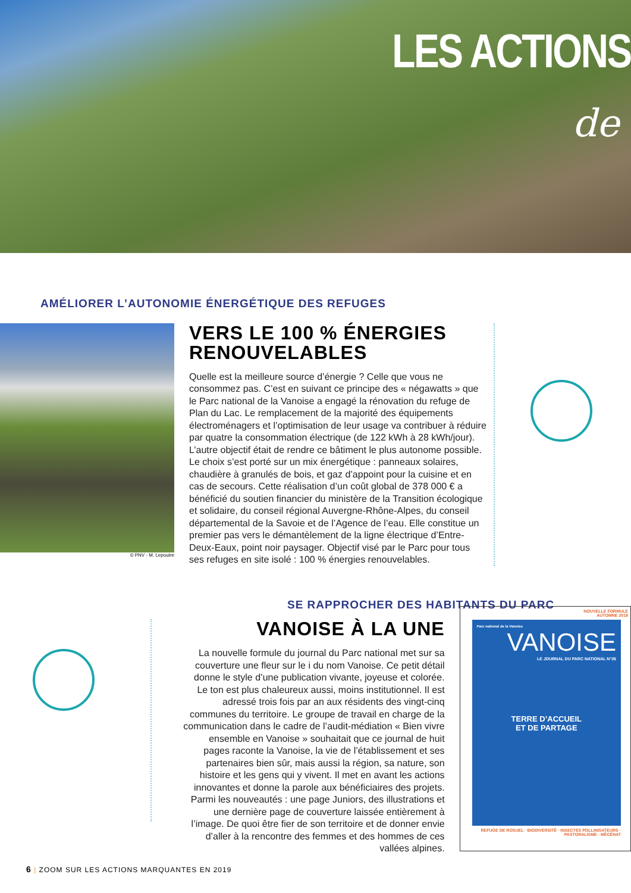LES ACTIONS
de
AMÉLIORER L’AUTONOMIE ÉNERGÉTIQUE DES REFUGES
© PNV - M. Lepoutre
VERS LE 100 % ÉNERGIES RENOUVELABLES
Quelle est la meilleure source d’énergie ? Celle que vous ne consommez pas. C’est en suivant ce principe des « négawatts » que le Parc national de la Vanoise a engagé la rénovation du refuge de Plan du Lac. Le remplacement de la majorité des équipements électroménagers et l’optimisation de leur usage va contribuer à réduire par quatre la consommation électrique (de 122 kWh à 28 kWh/jour). L’autre objectif était de rendre ce bâtiment le plus autonome possible. Le choix s’est porté sur un mix énergétique : panneaux solaires, chaudière à granulés de bois, et gaz d’appoint pour la cuisine et en cas de secours. Cette réalisation d’un coût global de 378 000 € a bénéficié du soutien financier du ministère de la Transition écologique et solidaire, du conseil régional Auvergne-Rhône-Alpes, du conseil départemental de la Savoie et de l’Agence de l’eau. Elle constitue un premier pas vers le démantèlement de la ligne électrique d’Entre-Deux-Eaux, point noir paysager. Objectif visé par le Parc pour tous ses refuges en site isolé : 100 % énergies renouvelables.
SE RAPPROCHER DES HABITANTS DU PARC
VANOISE À LA UNE
La nouvelle formule du journal du Parc national met sur sa couverture une fleur sur le i du nom Vanoise. Ce petit détail donne le style d’une publication vivante, joyeuse et colorée. Le ton est plus chaleureux aussi, moins institutionnel. Il est adressé trois fois par an aux résidents des vingt-cinq communes du territoire. Le groupe de travail en charge de la communication dans le cadre de l’audit-médiation « Bien vivre ensemble en Vanoise » souhaitait que ce journal de huit pages raconte la Vanoise, la vie de l’établissement et ses partenaires bien sûr, mais aussi la région, sa nature, son histoire et les gens qui y vivent. Il met en avant les actions innovantes et donne la parole aux bénéficiaires des projets. Parmi les nouveautés : une page Juniors, des illustrations et une dernière page de couverture laissée entièrement à l’image. De quoi être fier de son territoire et de donner envie d’aller à la rencontre des femmes et des hommes de ces vallées alpines.
NOUVELLE FORMULE
AUTOMNE 2019
Parc national de la Vanoise
VANOISE
LE JOURNAL DU PARC NATIONAL N°26
TERRE D’ACCUEIL
ET DE PARTAGE
REFUGE DE ROSUEL · BIODIVERSITÉ · INSECTES POLLINISATEURS · PASTORALISME · MÉCÉNAT
6 | ZOOM SUR LES ACTIONS MARQUANTES EN 2019